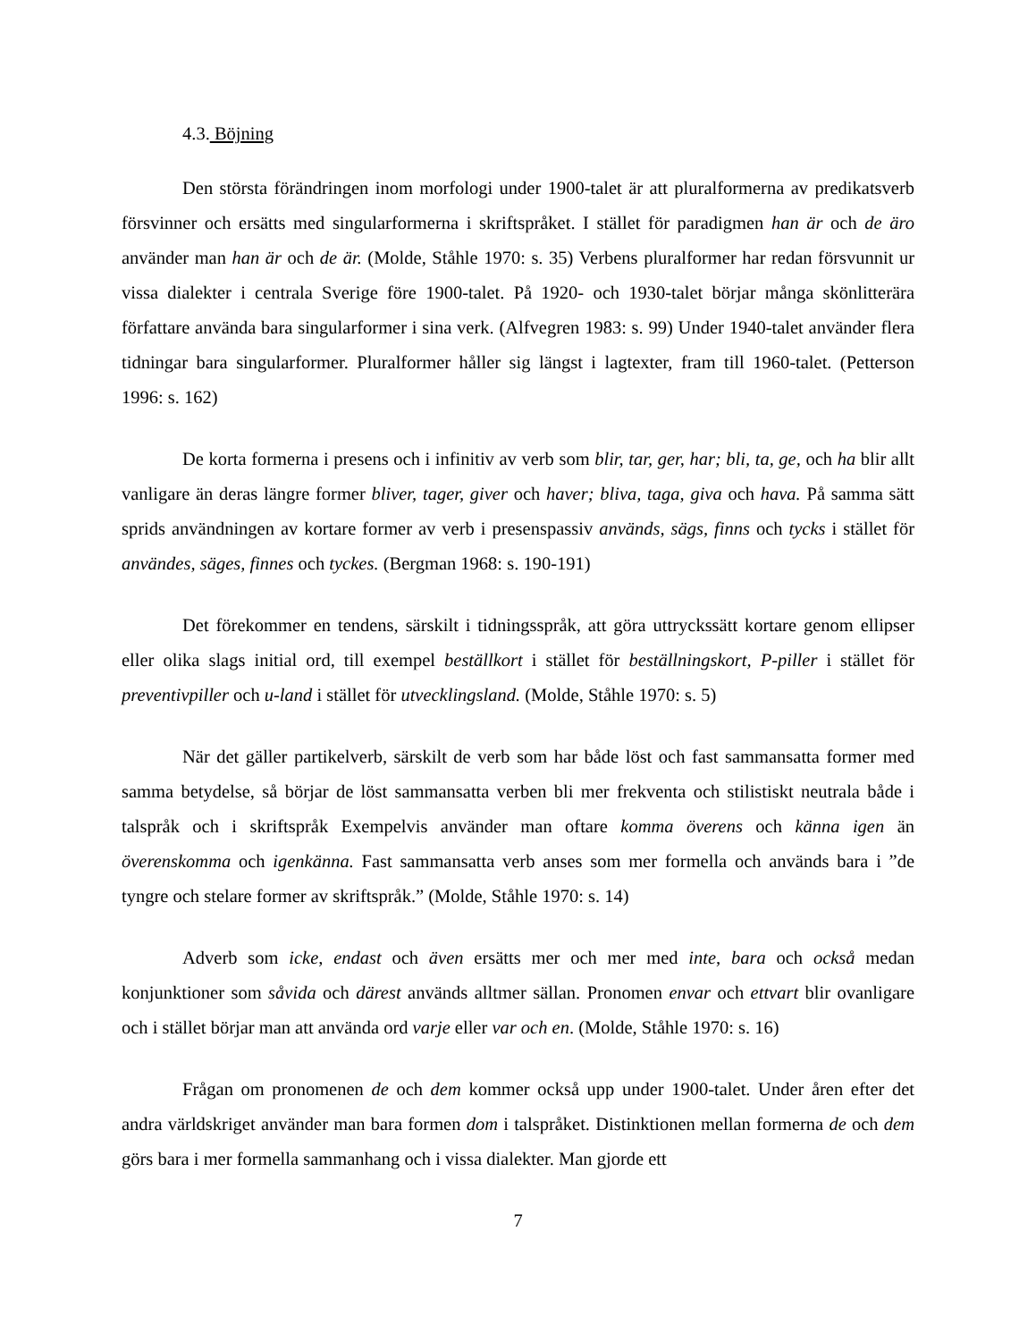4.3. Böjning
Den största förändringen inom morfologi under 1900-talet är att pluralformerna av predikatsverb försvinner och ersätts med singularformerna i skriftspråket. I stället för paradigmen han är och de äro använder man han är och de är. (Molde, Ståhle 1970: s. 35) Verbens pluralformer har redan försvunnit ur vissa dialekter i centrala Sverige före 1900-talet. På 1920- och 1930-talet börjar många skönlitterära författare använda bara singularformer i sina verk. (Alfvegren 1983: s. 99) Under 1940-talet använder flera tidningar bara singularformer. Pluralformer håller sig längst i lagtexter, fram till 1960-talet. (Petterson 1996: s. 162)
De korta formerna i presens och i infinitiv av verb som blir, tar, ger, har; bli, ta, ge, och ha blir allt vanligare än deras längre former bliver, tager, giver och haver; bliva, taga, giva och hava. På samma sätt sprids användningen av kortare former av verb i presenspassiv används, sägs, finns och tycks i stället för användes, säges, finnes och tyckes. (Bergman 1968: s. 190-191)
Det förekommer en tendens, särskilt i tidningsspråk, att göra uttryckssätt kortare genom ellipser eller olika slags initial ord, till exempel beställkort i stället för beställningskort, P-piller i stället för preventivpiller och u-land i stället för utvecklingsland. (Molde, Ståhle 1970: s. 5)
När det gäller partikelverb, särskilt de verb som har både löst och fast sammansatta former med samma betydelse, så börjar de löst sammansatta verben bli mer frekventa och stilistiskt neutrala både i talspråk och i skriftspråk Exempelvis använder man oftare komma överens och känna igen än överenskomma och igenkänna. Fast sammansatta verb anses som mer formella och används bara i ”de tyngre och stelare former av skriftspråk.” (Molde, Ståhle 1970: s. 14)
Adverb som icke, endast och även ersätts mer och mer med inte, bara och också medan konjunktioner som såvida och därest används alltmer sällan. Pronomen envar och ettvart blir ovanligare och i stället börjar man att använda ord varje eller var och en. (Molde, Ståhle 1970: s. 16)
Frågan om pronomenen de och dem kommer också upp under 1900-talet. Under åren efter det andra världskriget använder man bara formen dom i talspråket. Distinktionen mellan formerna de och dem görs bara i mer formella sammanhang och i vissa dialekter. Man gjorde ett
7